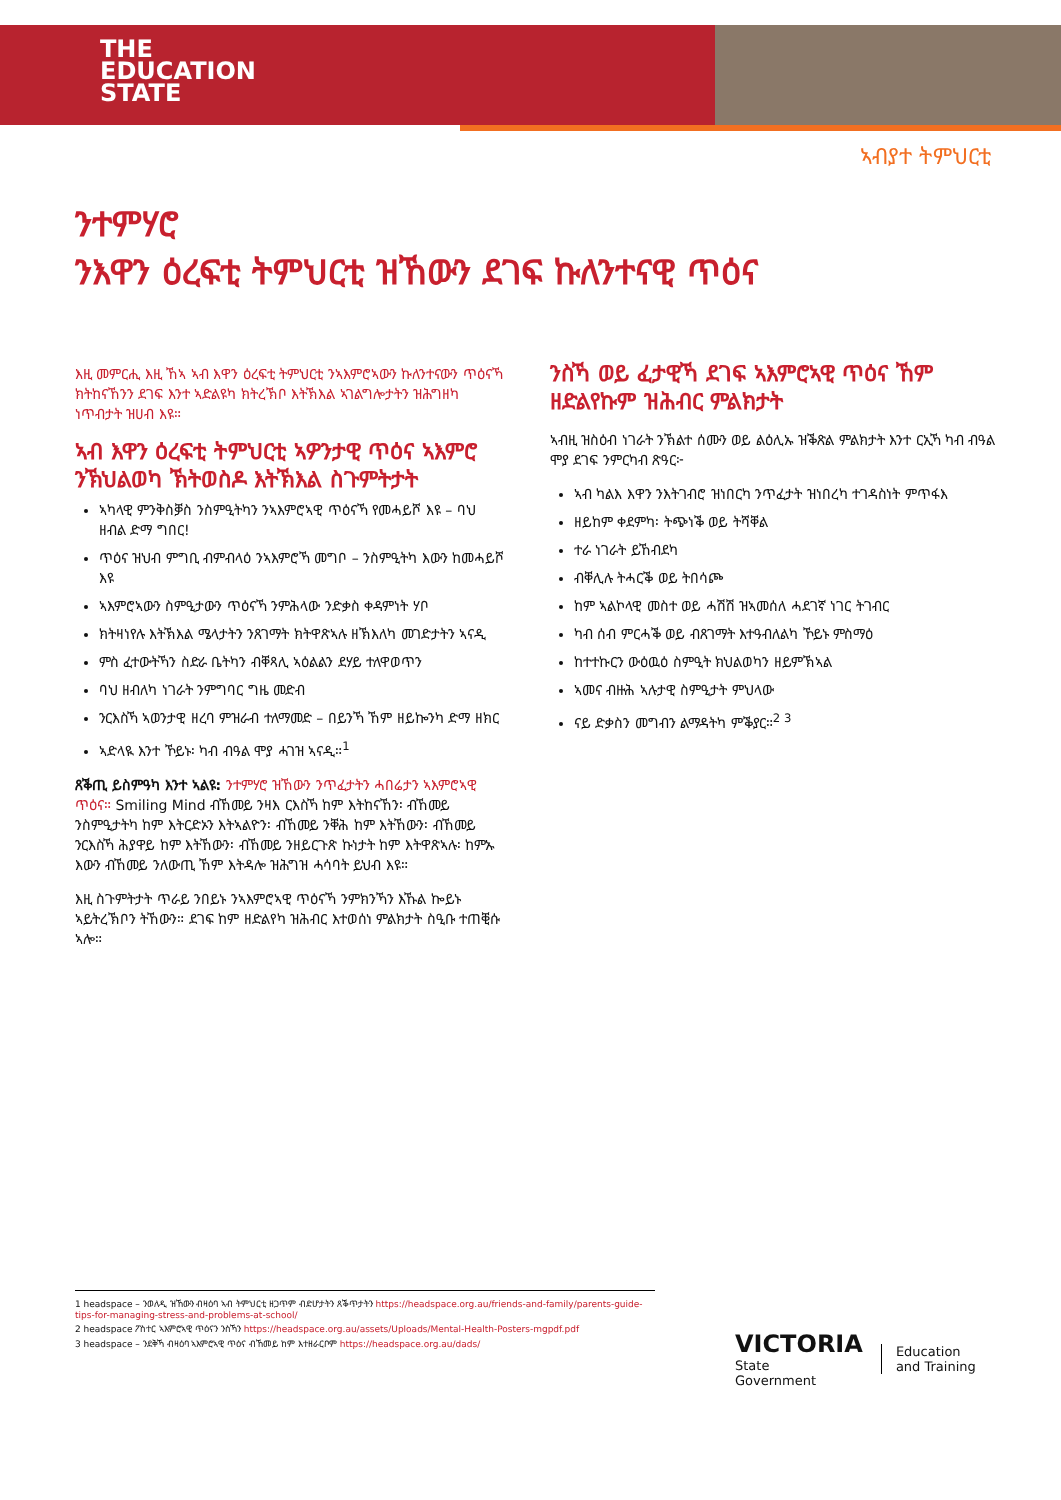THE
EDUCATION
STATE
ኣብያተ ትምህርቲ
ንተምሃሮ
ንእዋን ዕረፍቲ ትምህርቲ ዝኸውን ደገፍ ኩለንተናዊ ጥዕና
እዚ መምርሒ እዚ ኸኣ ኣብ እዋን ዕረፍቲ ትምህርቲ ንኣእምሮኣውን ኩለንተናውን ጥዕናኻ ክትከናኸንን ደገፍ እንተ ኣድልዩካ ክትረኽቦ እትኽእል ኣገልግሎታትን ዝሕግዘካ ነጥብታት ዝሀብ እዩ።
ኣብ እዋን ዕረፍቲ ትምህርቲ ኣዎንታዊ ጥዕና ኣእምሮ ንኽህልወካ ኽትወስዶ እትኽእል ስጉምትታት
ኣካላዊ ምንቅስቓስ ንስምዒትካን ንኣእምሮኣዊ ጥዕናኻ የመሓይሾ እዩ – ባህ ዘብል ድማ ግበር!
ጥዕና ዝህብ ምግቢ ብምብላዕ ንኣእምሮኻ መግቦ – ንስምዒትካ እውን ከመሓይሾ እዩ
ኣእምሮኣውን ስምዒታውን ጥዕናኻ ንምሕላው ንድቃስ ቀዳምነት ሃቦ
ክትዛነየሉ እትኽእል ሜላታትን ንጸገማት ክትዋጽኣሉ ዘኽእለካ መገድታትን ኣናዲ
ምስ ፈተውትኻን ስድራ ቤትካን ብቐጻሊ ኣዕልልን ደሃይ ተለዋወጥን
ባህ ዘብለካ ነገራት ንምግባር ግዜ መድብ
ንርእስኻ ኣወንታዊ ዘረባ ምዝራብ ተለማመድ – በይንኻ ኸም ዘይኰንካ ድማ ዘክር
ኣድላዪ እንተ ኾይኑ፡ ካብ ብዓል ሞያ ሓገዝ ኣናዲ።<sup>1</sup>
ጸቕጢ ይስምዓካ እንተ ኣልዩ: ንተምሃሮ ዝኸውን ንጥፈታትን ሓበሬታን ኣእምሮኣዊ ጥዕና። Smiling Mind ብኸመይ ንዛእ ርእስኻ ከም እትከናኸን፡ ብኸመይ ንስምዒታትካ ከም እትርድኦን እትኣልዮን፡ ብኸመይ ንቐሕ ከም እትኸውን፡ ብኸመይ ንርእስኻ ሕያዋይ ከም እትኸውን፡ ብኸመይ ንዘይርጉጽ ኩነታት ከም እትዋጽኣሉ፡ ከምኡ እውን ብኸመይ ንለውጢ ኸም እትዳሎ ዝሕግዝ ሓሳባት ይህብ እዩ።
እዚ ስጉምትታት ጥራይ ንበይኑ ንኣእምሮኣዊ ጥዕናኻ ንምክንኻን እኹል ኰይኑ ኣይትረኽቦን ትኸውን። ደገፍ ከም ዘድልየካ ዝሕብር እተወሰነ ምልክታት ስዒቡ ተጠቒሱ ኣሎ።
ንስኻ ወይ ፈታዊኻ ደገፍ ኣእምሮኣዊ ጥዕና ኸም ዘድልየኩም ዝሕብር ምልክታት
ኣብዚ ዝስዕብ ነገራት ንኽልተ ሰሙን ወይ ልዕሊኡ ዝቕጽል ምልክታት እንተ ርኢኻ ካብ ብዓል ሞያ ደገፍ ንምርካብ ጽዓር፦
ኣብ ካልእ እዋን ንእትገብሮ ዝነበርካ ንጥፈታት ዝነበረካ ተገዳስነት ምጥፋእ
ዘይከም ቀደምካ፡ ትጭነቕ ወይ ትሻቐል
ተራ ነገራት ይኸብደካ
ብቐሊሉ ትሓርቕ ወይ ትበሳጮ
ከም ኣልኮላዊ መስተ ወይ ሓሽሽ ዝኣመሰለ ሓደገኛ ነገር ትገብር
ካብ ሰብ ምርሓቕ ወይ ብጸገማት እተዓብለልካ ኾይኑ ምስማዕ
ከተተኩርን ውዕዉዕ ስምዒት ክህልወካን ዘይምኽኣል
ኣመና ብዙሕ ኣሉታዊ ስምዒታት ምህላው
ናይ ድቃስን መግብን ልማዳትካ ምቕያር።<sup>2 3</sup>
1 headspace – ንወለዲ ዝኸውን ብዛዕባ ኣብ ትምህርቲ ዘጋጥም ብድሆታትን ጸቕጥታትን https://headspace.org.au/friends-and-family/parents-guide-tips-for-managing-stress-and-problems-at-school/
2 headspace ፖስተር ኣእምሮኣዊ ጥዕናን ንስኻን https://headspace.org.au/assets/Uploads/Mental-Health-Posters-mgpdf.pdf
3 headspace – ንደቅኻ ብዛዕባ ኣእምሮኣዊ ጥዕና ብኸመይ ከም እተዘራርቦም https://headspace.org.au/dads/
VICTORIA
State
Government
Education
and Training